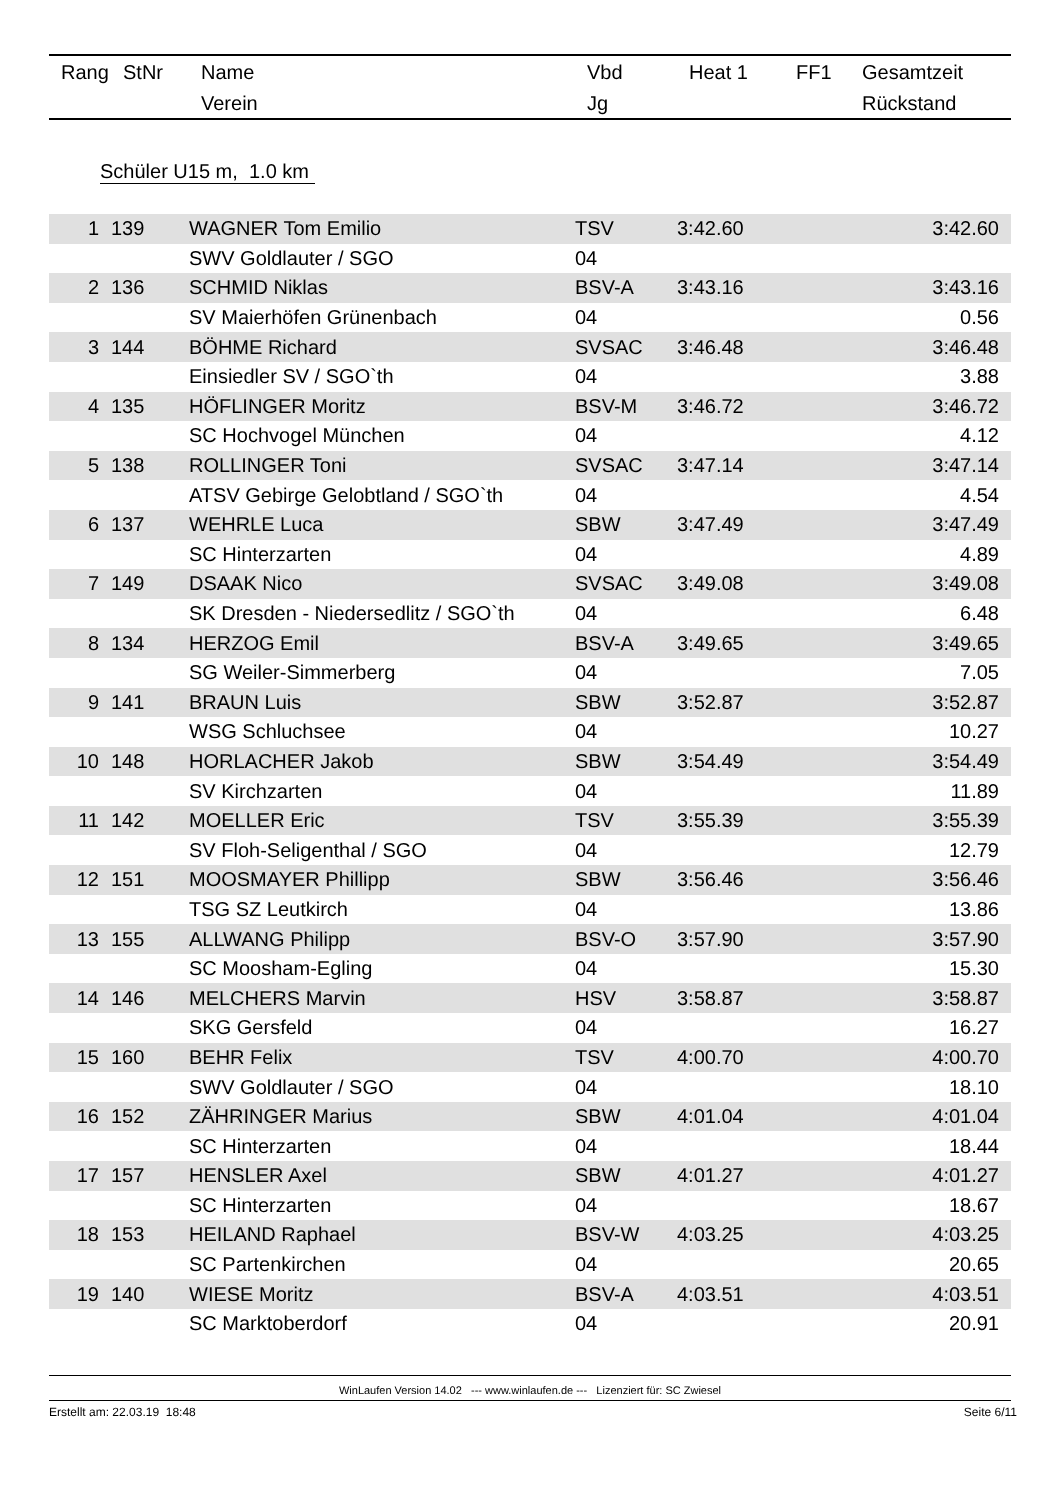| Rang | StNr | Name | Vbd | Heat 1 | FF1 | Gesamtzeit |
| | | Verein | Jg | | | Rückstand |
Schüler U15 m, 1.0 km
| 1 | 139 | WAGNER Tom Emilio | TSV | 3:42.60 | | 3:42.60 |
| | | SWV Goldlauter / SGO | 04 | | | |
| 2 | 136 | SCHMID Niklas | BSV-A | 3:43.16 | | 3:43.16 |
| | | SV Maierhöfen Grünenbach | 04 | | | 0.56 |
| 3 | 144 | BÖHME Richard | SVSAC | 3:46.48 | | 3:46.48 |
| | | Einsiedler SV / SGO`th | 04 | | | 3.88 |
| 4 | 135 | HÖFLINGER Moritz | BSV-M | 3:46.72 | | 3:46.72 |
| | | SC Hochvogel München | 04 | | | 4.12 |
| 5 | 138 | ROLLINGER Toni | SVSAC | 3:47.14 | | 3:47.14 |
| | | ATSV Gebirge Gelobtland / SGO`th | 04 | | | 4.54 |
| 6 | 137 | WEHRLE Luca | SBW | 3:47.49 | | 3:47.49 |
| | | SC Hinterzarten | 04 | | | 4.89 |
| 7 | 149 | DSAAK Nico | SVSAC | 3:49.08 | | 3:49.08 |
| | | SK Dresden - Niedersedlitz / SGO`th | 04 | | | 6.48 |
| 8 | 134 | HERZOG Emil | BSV-A | 3:49.65 | | 3:49.65 |
| | | SG Weiler-Simmerberg | 04 | | | 7.05 |
| 9 | 141 | BRAUN Luis | SBW | 3:52.87 | | 3:52.87 |
| | | WSG Schluchsee | 04 | | | 10.27 |
| 10 | 148 | HORLACHER Jakob | SBW | 3:54.49 | | 3:54.49 |
| | | SV Kirchzarten | 04 | | | 11.89 |
| 11 | 142 | MOELLER Eric | TSV | 3:55.39 | | 3:55.39 |
| | | SV Floh-Seligenthal / SGO | 04 | | | 12.79 |
| 12 | 151 | MOOSMAYER Phillipp | SBW | 3:56.46 | | 3:56.46 |
| | | TSG SZ Leutkirch | 04 | | | 13.86 |
| 13 | 155 | ALLWANG Philipp | BSV-O | 3:57.90 | | 3:57.90 |
| | | SC Moosham-Egling | 04 | | | 15.30 |
| 14 | 146 | MELCHERS Marvin | HSV | 3:58.87 | | 3:58.87 |
| | | SKG Gersfeld | 04 | | | 16.27 |
| 15 | 160 | BEHR Felix | TSV | 4:00.70 | | 4:00.70 |
| | | SWV Goldlauter / SGO | 04 | | | 18.10 |
| 16 | 152 | ZÄHRINGER Marius | SBW | 4:01.04 | | 4:01.04 |
| | | SC Hinterzarten | 04 | | | 18.44 |
| 17 | 157 | HENSLER Axel | SBW | 4:01.27 | | 4:01.27 |
| | | SC Hinterzarten | 04 | | | 18.67 |
| 18 | 153 | HEILAND Raphael | BSV-W | 4:03.25 | | 4:03.25 |
| | | SC Partenkirchen | 04 | | | 20.65 |
| 19 | 140 | WIESE Moritz | BSV-A | 4:03.51 | | 4:03.51 |
| | | SC Marktoberdorf | 04 | | | 20.91 |
WinLaufen Version 14.02 --- www.winlaufen.de --- Lizenziert für: SC Zwiesel
Erstellt am: 22.03.19 18:48 Seite 6/11